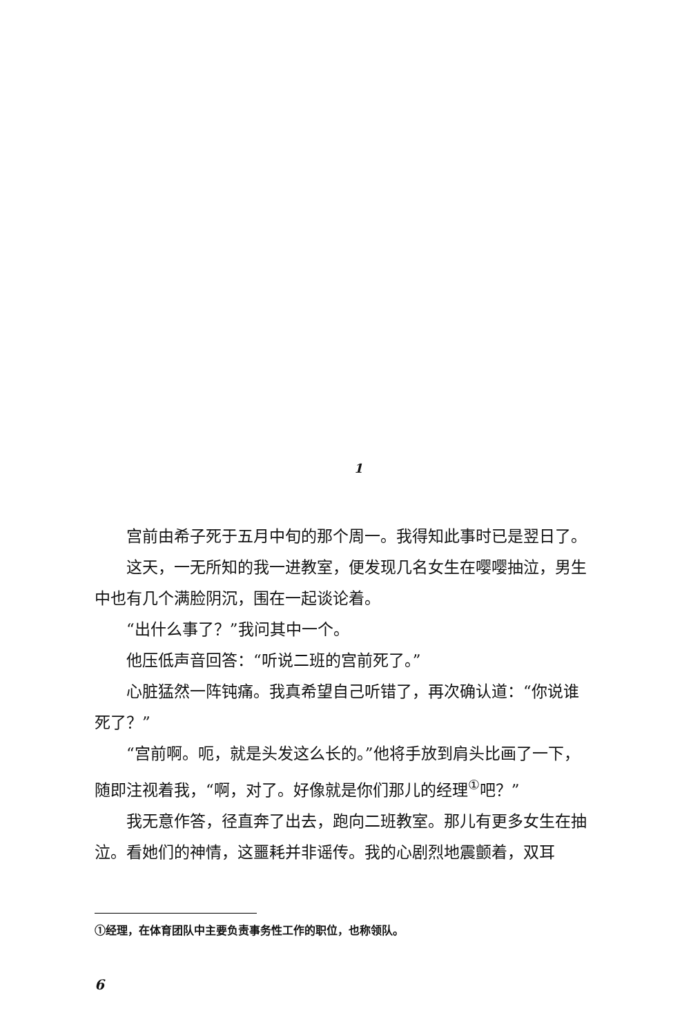1
宫前由希子死于五月中旬的那个周一。我得知此事时已是翌日了。
这天，一无所知的我一进教室，便发现几名女生在嘤嘤抽泣，男生中也有几个满脸阴沉，围在一起谈论着。
“出什么事了？”我问其中一个。
他压低声音回答：“听说二班的宫前死了。”
心脏猛然一阵钝痛。我真希望自己听错了，再次确认道：“你说谁死了？”
“宫前啊。呃，就是头发这么长的。”他将手放到肩头比画了一下，随即注视着我，“啊，对了。好像就是你们那儿的经理<sup>①</sup>吧？”
我无意作答，径直奔了出去，跑向二班教室。那儿有更多女生在抽泣。看她们的神情，这噩耗并非谣传。我的心剧烈地震颤着，双耳
①经理，在体育团队中主要负责事务性工作的职位，也称领队。
6